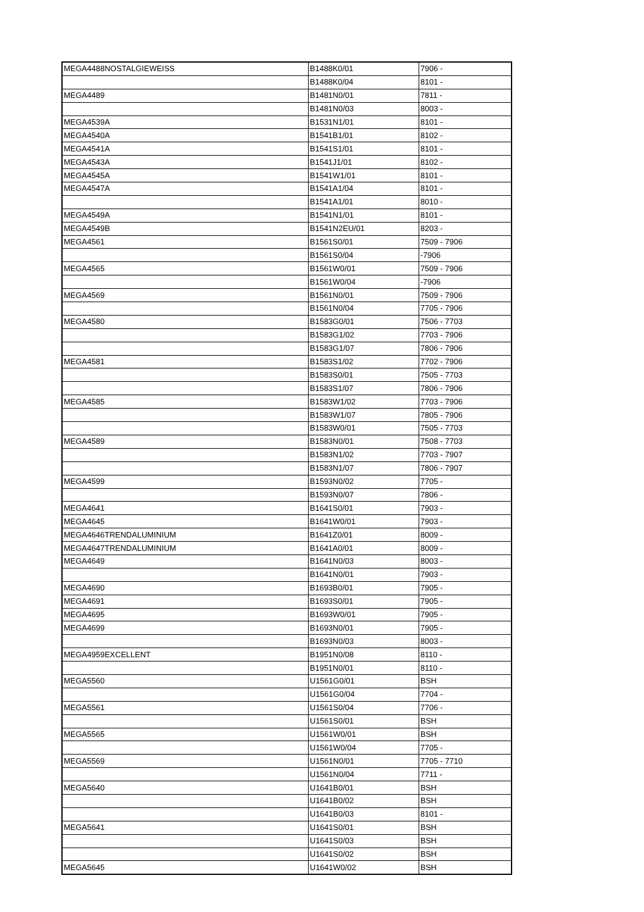| MEGA4488NOSTALGIEWEISS | B1488K0/01 | 7906 - |
| | B1488K0/04 | 8101 - |
| MEGA4489 | B1481N0/01 | 7811 - |
| | B1481N0/03 | 8003 - |
| MEGA4539A | B1531N1/01 | 8101 - |
| MEGA4540A | B1541B1/01 | 8102 - |
| MEGA4541A | B1541S1/01 | 8101 - |
| MEGA4543A | B1541J1/01 | 8102 - |
| MEGA4545A | B1541W1/01 | 8101 - |
| MEGA4547A | B1541A1/04 | 8101 - |
| | B1541A1/01 | 8010 - |
| MEGA4549A | B1541N1/01 | 8101 - |
| MEGA4549B | B1541N2EU/01 | 8203 - |
| MEGA4561 | B1561S0/01 | 7509 - 7906 |
| | B1561S0/04 | -7906 |
| MEGA4565 | B1561W0/01 | 7509 - 7906 |
| | B1561W0/04 | -7906 |
| MEGA4569 | B1561N0/01 | 7509 - 7906 |
| | B1561N0/04 | 7705 - 7906 |
| MEGA4580 | B1583G0/01 | 7506 - 7703 |
| | B1583G1/02 | 7703 - 7906 |
| | B1583G1/07 | 7806 - 7906 |
| MEGA4581 | B1583S1/02 | 7702 - 7906 |
| | B1583S0/01 | 7505 - 7703 |
| | B1583S1/07 | 7806 - 7906 |
| MEGA4585 | B1583W1/02 | 7703 - 7906 |
| | B1583W1/07 | 7805 - 7906 |
| | B1583W0/01 | 7505 - 7703 |
| MEGA4589 | B1583N0/01 | 7508 - 7703 |
| | B1583N1/02 | 7703 - 7907 |
| | B1583N1/07 | 7806 - 7907 |
| MEGA4599 | B1593N0/02 | 7705 - |
| | B1593N0/07 | 7806 - |
| MEGA4641 | B1641S0/01 | 7903 - |
| MEGA4645 | B1641W0/01 | 7903 - |
| MEGA4646TRENDALUMINIUM | B1641Z0/01 | 8009 - |
| MEGA4647TRENDALUMINIUM | B1641A0/01 | 8009 - |
| MEGA4649 | B1641N0/03 | 8003 - |
| | B1641N0/01 | 7903 - |
| MEGA4690 | B1693B0/01 | 7905 - |
| MEGA4691 | B1693S0/01 | 7905 - |
| MEGA4695 | B1693W0/01 | 7905 - |
| MEGA4699 | B1693N0/01 | 7905 - |
| | B1693N0/03 | 8003 - |
| MEGA4959EXCELLENT | B1951N0/08 | 8110 - |
| | B1951N0/01 | 8110 - |
| MEGA5560 | U1561G0/01 | BSH |
| | U1561G0/04 | 7704 - |
| MEGA5561 | U1561S0/04 | 7706 - |
| | U1561S0/01 | BSH |
| MEGA5565 | U1561W0/01 | BSH |
| | U1561W0/04 | 7705 - |
| MEGA5569 | U1561N0/01 | 7705 - 7710 |
| | U1561N0/04 | 7711 - |
| MEGA5640 | U1641B0/01 | BSH |
| | U1641B0/02 | BSH |
| | U1641B0/03 | 8101 - |
| MEGA5641 | U1641S0/01 | BSH |
| | U1641S0/03 | BSH |
| | U1641S0/02 | BSH |
| MEGA5645 | U1641W0/02 | BSH |